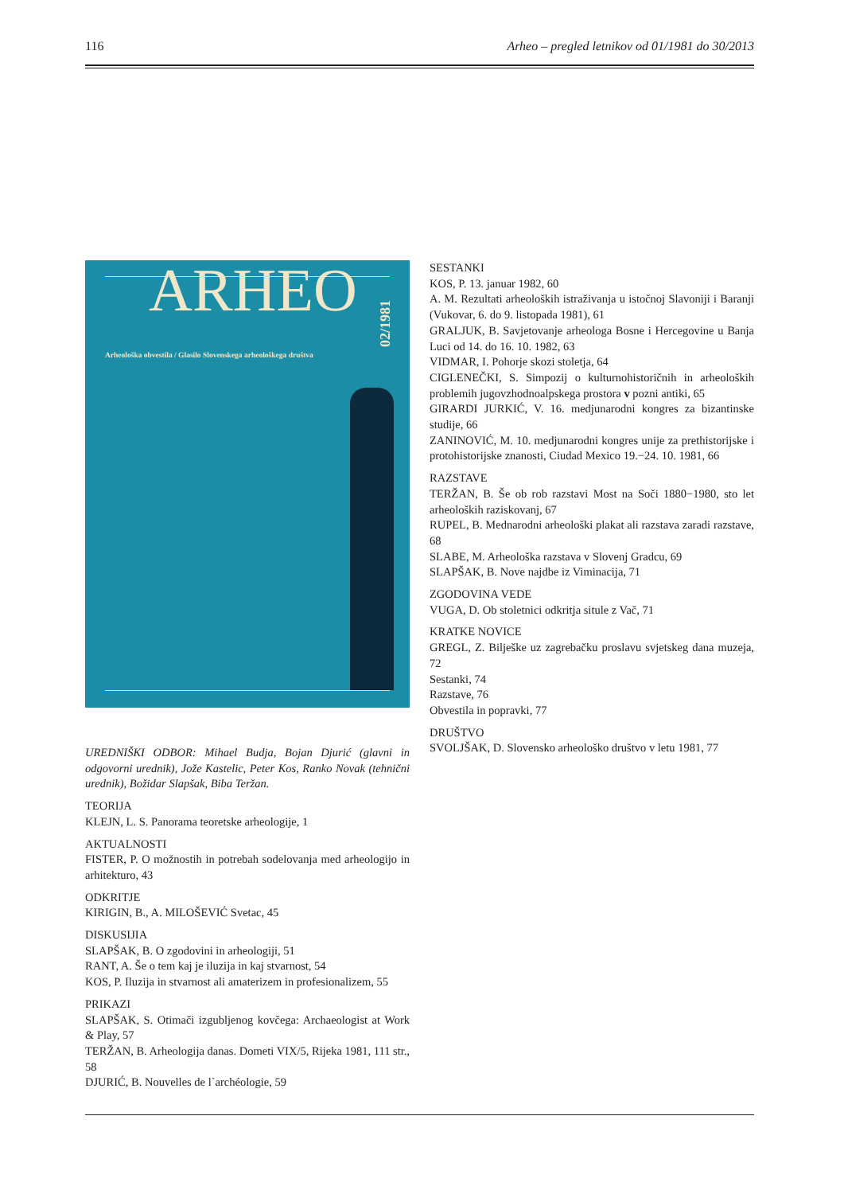116 Arheo – pregled letnikov od 01/1981 do 30/2013
ARHEO
02/1981
Arheološka obvestila / Glasilo Slovenskega arheološkega društva
UREDNIŠKI ODBOR: Mihael Budja, Bojan Djurić (glavni in odgovorni urednik), Jože Kastelic, Peter Kos, Ranko Novak (tehnični urednik), Božidar Slapšak, Biba Teržan.
TEORIJA
KLEJN, L. S. Panorama teoretske arheologije, 1
AKTUALNOSTI
FISTER, P. O možnostih in potrebah sodelovanja med arheologijo in arhitekturo, 43
ODKRITJE
KIRIGIN, B., A. MILOŠEVIĆ Svetac, 45
DISKUSIJIA
SLAPŠAK, B. O zgodovini in arheologiji, 51
RANT, A. Še o tem kaj je iluzija in kaj stvarnost, 54
KOS, P. Iluzija in stvarnost ali amaterizem in profesionalizem, 55
PRIKAZI
SLAPŠAK, S. Otimači izgubljenog kovčega: Archaeologist at Work & Play, 57
TERŽAN, B. Arheologija danas. Dometi VIX/5, Rijeka 1981, 111 str., 58
DJURIĆ, B. Nouvelles de l`archéologie, 59
SESTANKI
KOS, P. 13. januar 1982, 60
A. M. Rezultati arheoloških istraživanja u istočnoj Slavoniji i Baranji (Vukovar, 6. do 9. listopada 1981), 61
GRALJUK, B. Savjetovanje arheologa Bosne i Hercegovine u Banja Luci od 14. do 16. 10. 1982, 63
VIDMAR, I. Pohorje skozi stoletja, 64
CIGLENEČKI, S. Simpozij o kulturnohistoričnih in arheoloških problemih jugovzhodnoalpskega prostora v pozni antiki, 65
GIRARDI JURKIĆ, V. 16. medjunarodni kongres za bizantinske studije, 66
ZANINOVIĆ, M. 10. medjunarodni kongres unije za prethistorijske i protohistorijske znanosti, Ciudad Mexico 19.−24. 10. 1981, 66
RAZSTAVE
TERŽAN, B. Še ob rob razstavi Most na Soči 1880−1980, sto let arheoloških raziskovanj, 67
RUPEL, B. Mednarodni arheološki plakat ali razstava zaradi razstave, 68
SLABE, M. Arheološka razstava v Slovenj Gradcu, 69
SLAPŠAK, B. Nove najdbe iz Viminacija, 71
ZGODOVINA VEDE
VUGA, D. Ob stoletnici odkritja situle z Vač, 71
KRATKE NOVICE
GREGL, Z. Bilješke uz zagrebačku proslavu svjetskeg dana muzeja, 72
Sestanki, 74
Razstave, 76
Obvestila in popravki, 77
DRUŠTVO
SVOLJŠAK, D. Slovensko arheološko društvo v letu 1981, 77